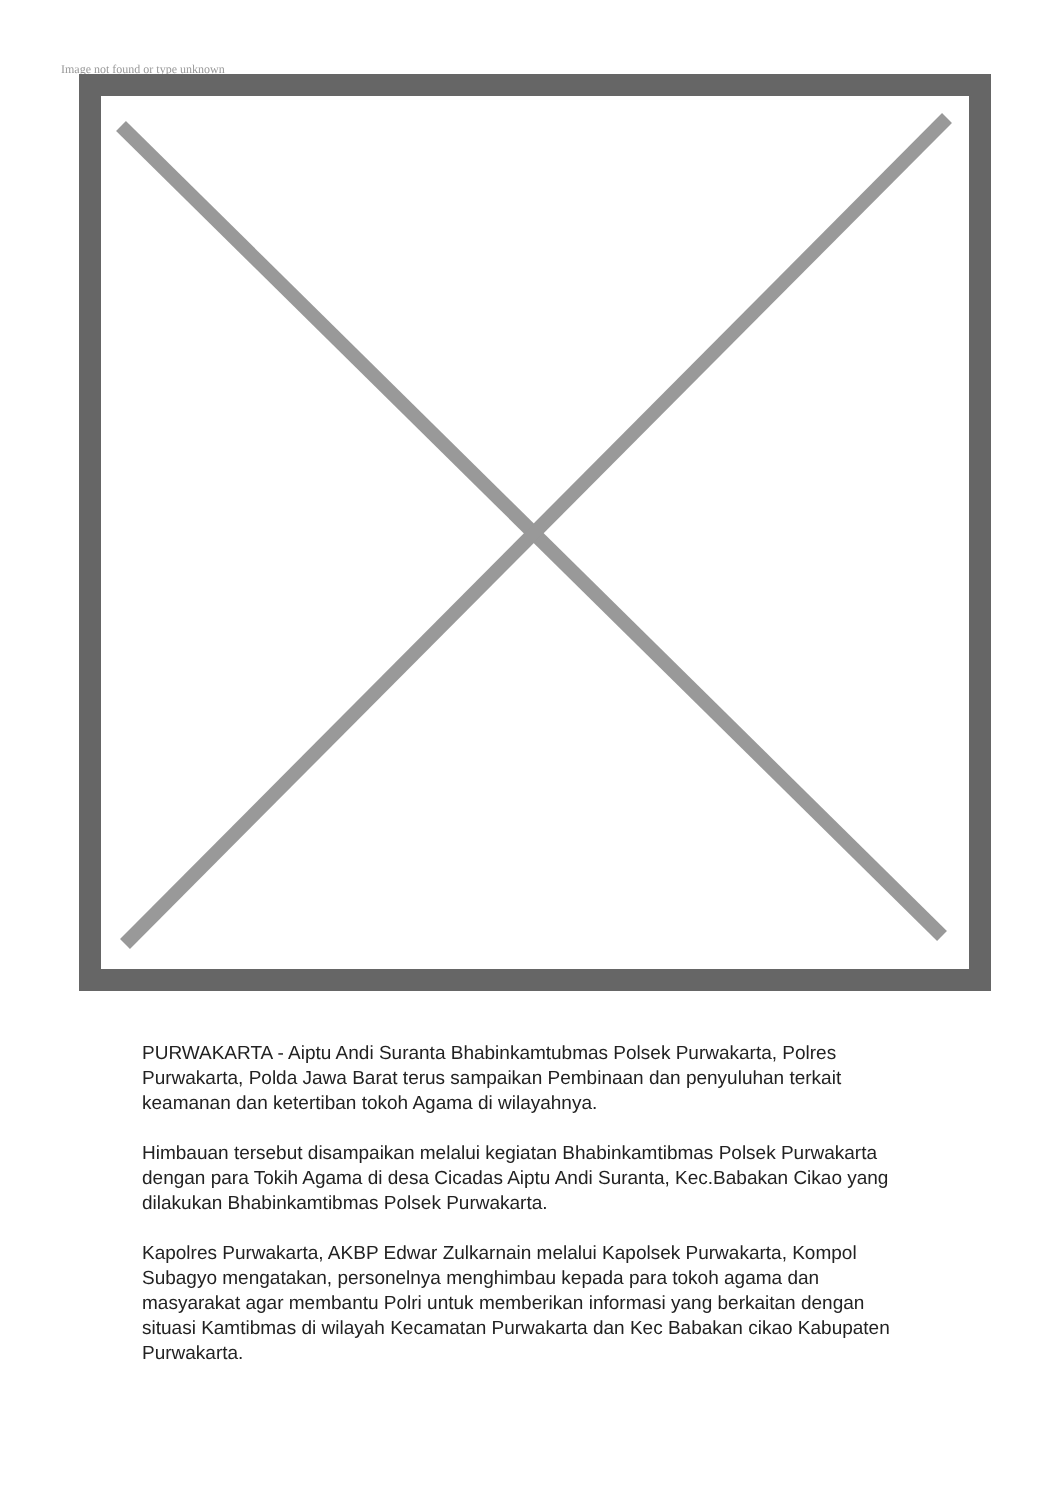Image not found or type unknown
PURWAKARTA - Aiptu Andi Suranta Bhabinkamtubmas Polsek Purwakarta, Polres Purwakarta, Polda Jawa Barat terus sampaikan Pembinaan dan penyuluhan terkait keamanan dan ketertiban tokoh Agama di wilayahnya.
Himbauan tersebut disampaikan melalui kegiatan Bhabinkamtibmas Polsek Purwakarta dengan para Tokih Agama di desa Cicadas Aiptu Andi Suranta, Kec.Babakan Cikao yang dilakukan Bhabinkamtibmas Polsek Purwakarta.
Kapolres Purwakarta, AKBP Edwar Zulkarnain melalui Kapolsek Purwakarta, Kompol Subagyo mengatakan, personelnya menghimbau kepada para tokoh agama dan masyarakat agar membantu Polri untuk memberikan informasi yang berkaitan dengan situasi Kamtibmas di wilayah Kecamatan Purwakarta dan Kec Babakan cikao Kabupaten Purwakarta.